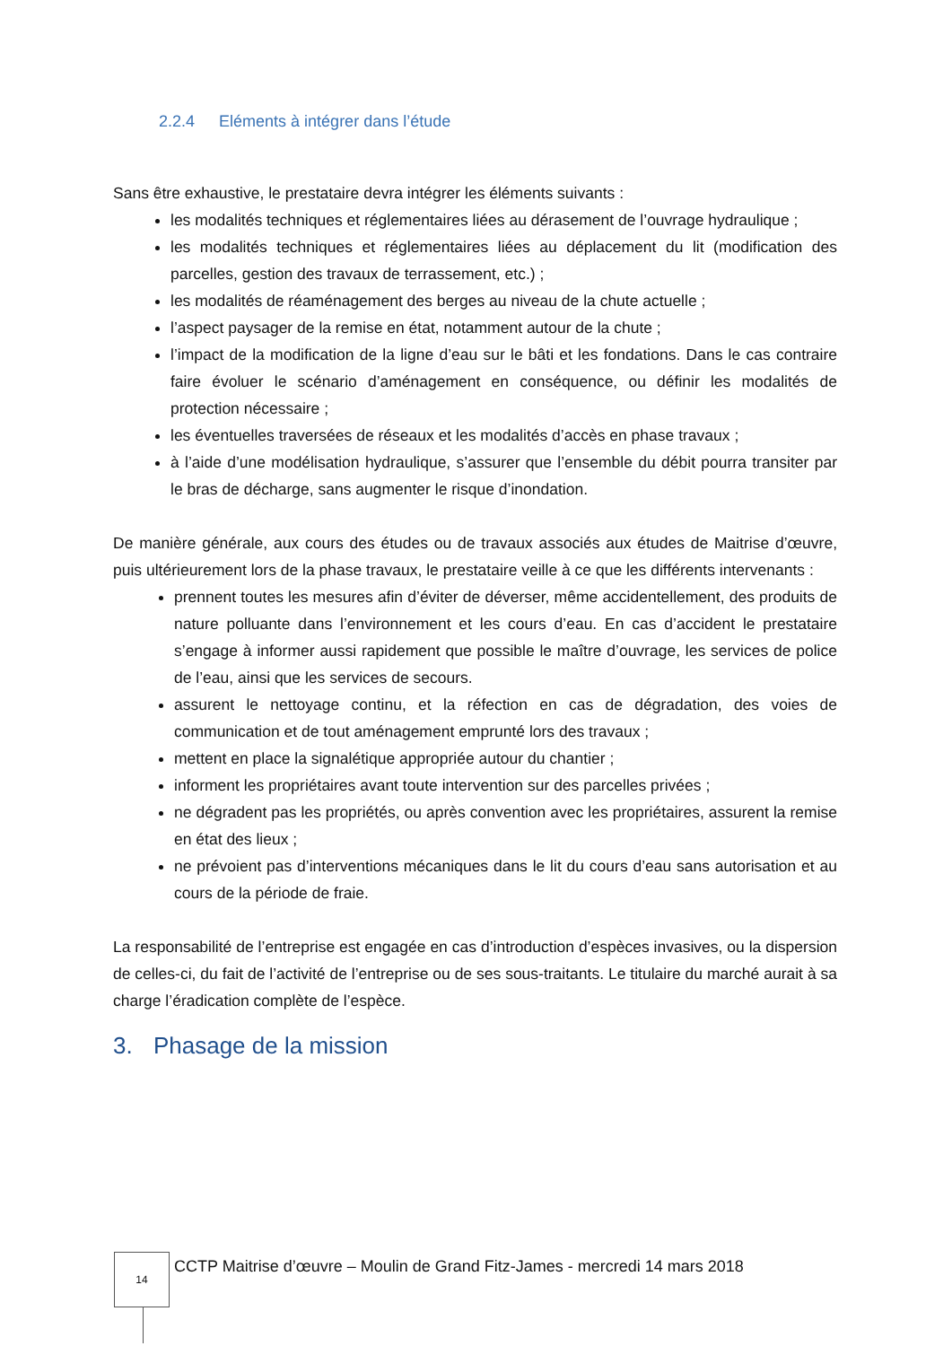2.2.4 Eléments à intégrer dans l’étude
Sans être exhaustive, le prestataire devra intégrer les éléments suivants :
les modalités techniques et réglementaires liées au dérasement de l’ouvrage hydraulique ;
les modalités techniques et réglementaires liées au déplacement du lit (modification des parcelles, gestion des travaux de terrassement, etc.) ;
les modalités de réaménagement des berges au niveau de la chute actuelle ;
l’aspect paysager de la remise en état, notamment autour de la chute ;
l’impact de la modification de la ligne d’eau sur le bâti et les fondations. Dans le cas contraire faire évoluer le scénario d’aménagement en conséquence, ou définir les modalités de protection nécessaire ;
les éventuelles traversées de réseaux et les modalités d’accès en phase travaux ;
à l’aide d’une modélisation hydraulique, s’assurer que l’ensemble du débit pourra transiter par le bras de décharge, sans augmenter le risque d’inondation.
De manière générale, aux cours des études ou de travaux associés aux études de Maitrise d’œuvre, puis ultérieurement lors de la phase travaux, le prestataire veille à ce que les différents intervenants :
prennent toutes les mesures afin d’éviter de déverser, même accidentellement, des produits de nature polluante dans l’environnement et les cours d’eau. En cas d’accident le prestataire s’engage à informer aussi rapidement que possible le maître d’ouvrage, les services de police de l’eau, ainsi que les services de secours.
assurent le nettoyage continu, et la réfection en cas de dégradation, des voies de communication et de tout aménagement emprunté lors des travaux ;
mettent en place la signalétique appropriée autour du chantier ;
informent les propriétaires avant toute intervention sur des parcelles privées ;
ne dégradent pas les propriétés, ou après convention avec les propriétaires, assurent la remise en état des lieux ;
ne prévoient pas d’interventions mécaniques dans le lit du cours d’eau sans autorisation et au cours de la période de fraie.
La responsabilité de l’entreprise est engagée en cas d’introduction d’espèces invasives, ou la dispersion de celles-ci, du fait de l’activité de l’entreprise ou de ses sous-traitants. Le titulaire du marché aurait à sa charge l’éradication complète de l’espèce.
3. Phasage de la mission
14
CCTP Maitrise d’œuvre – Moulin de Grand Fitz-James - mercredi 14 mars 2018